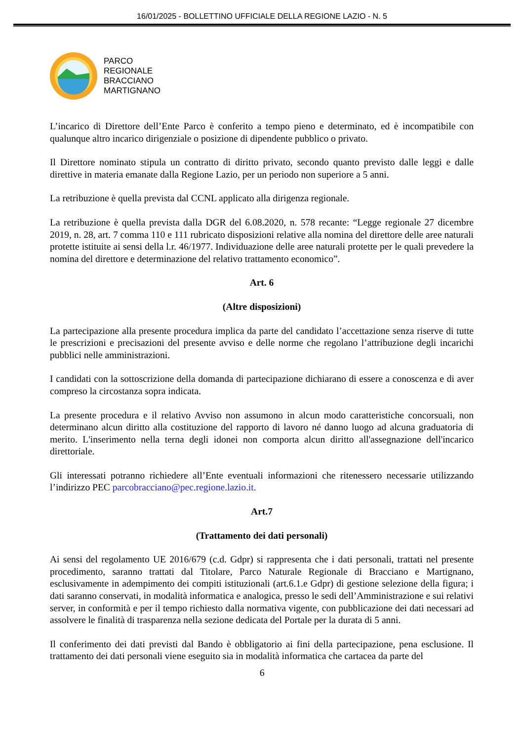16/01/2025 - BOLLETTINO UFFICIALE DELLA REGIONE LAZIO - N. 5
PARCO
REGIONALE
BRACCIANO
MARTIGNANO
L’incarico di Direttore dell’Ente Parco è conferito a tempo pieno e determinato, ed è incompatibile con qualunque altro incarico dirigenziale o posizione di dipendente pubblico o privato.
Il Direttore nominato stipula un contratto di diritto privato, secondo quanto previsto dalle leggi e dalle direttive in materia emanate dalla Regione Lazio, per un periodo non superiore a 5 anni.
La retribuzione è quella prevista dal CCNL applicato alla dirigenza regionale.
La retribuzione è quella prevista dalla DGR del 6.08.2020, n. 578 recante: “Legge regionale 27 dicembre 2019, n. 28, art. 7 comma 110 e 111 rubricato disposizioni relative alla nomina del direttore delle aree naturali protette istituite ai sensi della l.r. 46/1977. Individuazione delle aree naturali protette per le quali prevedere la nomina del direttore e determinazione del relativo trattamento economico”.
Art. 6
(Altre disposizioni)
La partecipazione alla presente procedura implica da parte del candidato l’accettazione senza riserve di tutte le prescrizioni e precisazioni del presente avviso e delle norme che regolano l’attribuzione degli incarichi pubblici nelle amministrazioni.
I candidati con la sottoscrizione della domanda di partecipazione dichiarano di essere a conoscenza e di aver compreso la circostanza sopra indicata.
La presente procedura e il relativo Avviso non assumono in alcun modo caratteristiche concorsuali, non determinano alcun diritto alla costituzione del rapporto di lavoro né danno luogo ad alcuna graduatoria di merito. L'inserimento nella terna degli idonei non comporta alcun diritto all'assegnazione dell'incarico direttoriale.
Gli interessati potranno richiedere all’Ente eventuali informazioni che ritenessero necessarie utilizzando l’indirizzo PEC parcobracciano@pec.regione.lazio.it.
Art.7
(Trattamento dei dati personali)
Ai sensi del regolamento UE 2016/679 (c.d. Gdpr) si rappresenta che i dati personali, trattati nel presente procedimento, saranno trattati dal Titolare, Parco Naturale Regionale di Bracciano e Martignano, esclusivamente in adempimento dei compiti istituzionali (art.6.1.e Gdpr) di gestione selezione della figura; i dati saranno conservati, in modalità informatica e analogica, presso le sedi dell’Amministrazione e sui relativi server, in conformità e per il tempo richiesto dalla normativa vigente, con pubblicazione dei dati necessari ad assolvere le finalità di trasparenza nella sezione dedicata del Portale per la durata di 5 anni.
Il conferimento dei dati previsti dal Bando è obbligatorio ai fini della partecipazione, pena esclusione. Il trattamento dei dati personali viene eseguito sia in modalità informatica che cartacea da parte del
6